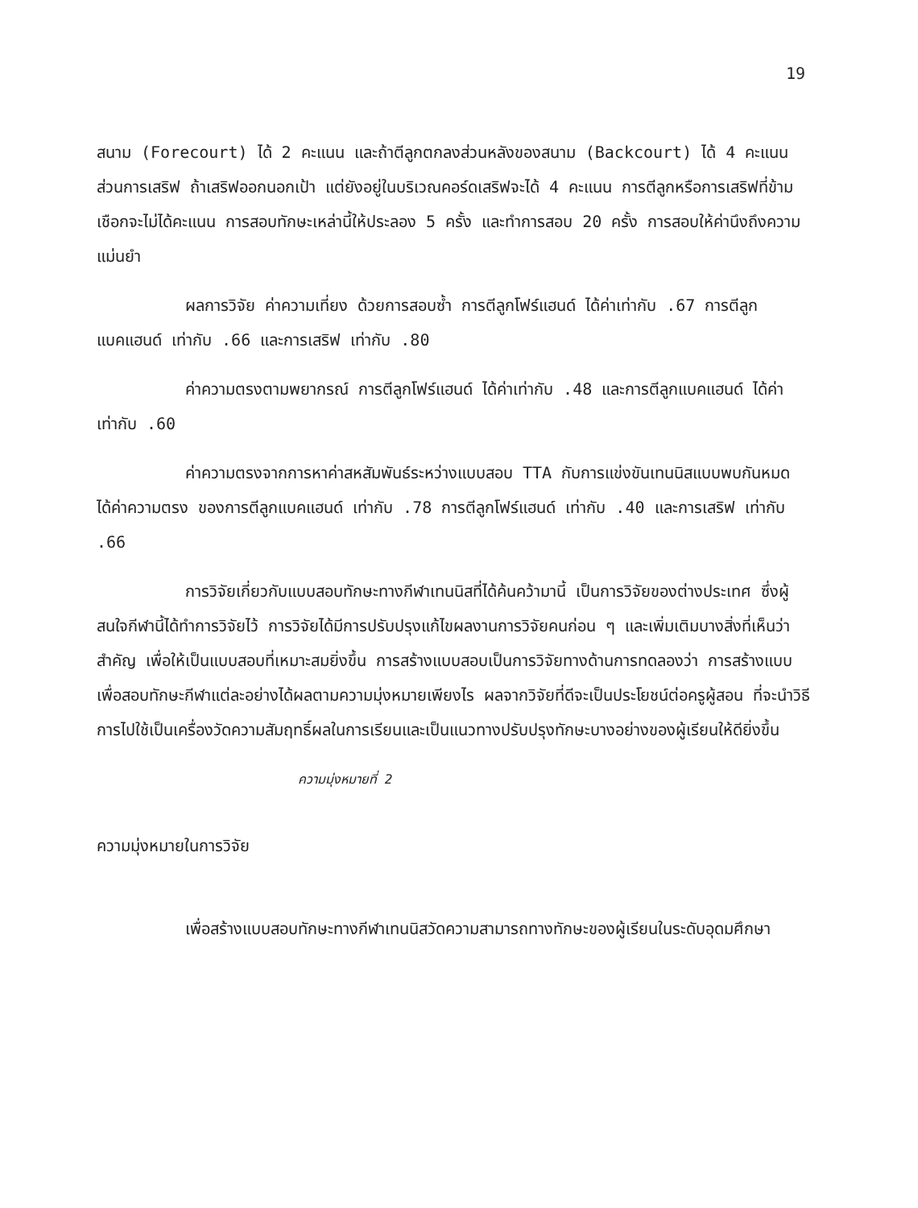19
สนาม (Forecourt) ได้ 2 คะแนน และถ้าตีลูกตกลงส่วนหลังของสนาม (Backcourt) ได้ 4 คะแนน ส่วนการเสริฟ ถ้าเสริฟออกนอกเป้า แต่ยังอยู่ในบริเวณคอร์ดเสริฟจะได้ 4 คะแนน การตีลูกหรือการเสริฟที่ข้ามเชือกจะไม่ได้คะแนน การสอบทักษะเหล่านี้ให้ประลอง 5 ครั้ง และทำการสอบ 20 ครั้ง การสอบให้ค่านึงถึงความแม่นยำ
ผลการวิจัย ค่าความเที่ยง ด้วยการสอบซ้ำ การตีลูกโฟร์แฮนด์ ได้ค่าเท่ากับ .67 การตีลูกแบคแฮนด์ เท่ากับ .66 และการเสริฟ เท่ากับ .80
ค่าความตรงตามพยากรณ์ การตีลูกโฟร์แฮนด์ ได้ค่าเท่ากับ .48 และการตีลูกแบคแฮนด์ ได้ค่าเท่ากับ .60
ค่าความตรงจากการหาค่าสหสัมพันธ์ระหว่างแบบสอบ TTA กับการแข่งขันเทนนิสแบบพบกันหมด ได้ค่าความตรง ของการตีลูกแบคแฮนด์ เท่ากับ .78 การตีลูกโฟร์แฮนด์ เท่ากับ .40 และการเสริฟ เท่ากับ .66
การวิจัยเกี่ยวกับแบบสอบทักษะทางกีฬาเทนนิสที่ได้ค้นคว้ามานี้ เป็นการวิจัยของต่างประเทศ ซึ่งผู้สนใจกีฬานี้ได้ทำการวิจัยไว้ การวิจัยได้มีการปรับปรุงแก้ไขผลงานการวิจัยคนก่อน ๆ และเพิ่มเติมบางสิ่งที่เห็นว่าสำคัญ เพื่อให้เป็นแบบสอบที่เหมาะสมยิ่งขึ้น การสร้างแบบสอบเป็นการวิจัยทางด้านการทดลองว่า การสร้างแบบเพื่อสอบทักษะกีฬาแต่ละอย่างได้ผลตามความมุ่งหมายเพียงไร ผลจากวิจัยที่ดีจะเป็นประโยชน์ต่อครูผู้สอน ที่จะนำวิธีการไปใช้เป็นเครื่องวัดความสัมฤทธิ์ผลในการเรียนและเป็นแนวทางปรับปรุงทักษะบางอย่างของผู้เรียนให้ดียิ่งขึ้น
ความมุ่งหมายที่ 2
ความมุ่งหมายในการวิจัย
เพื่อสร้างแบบสอบทักษะทางกีฬาเทนนิสวัดความสามารถทางทักษะของผู้เรียนในระดับอุดมศึกษา